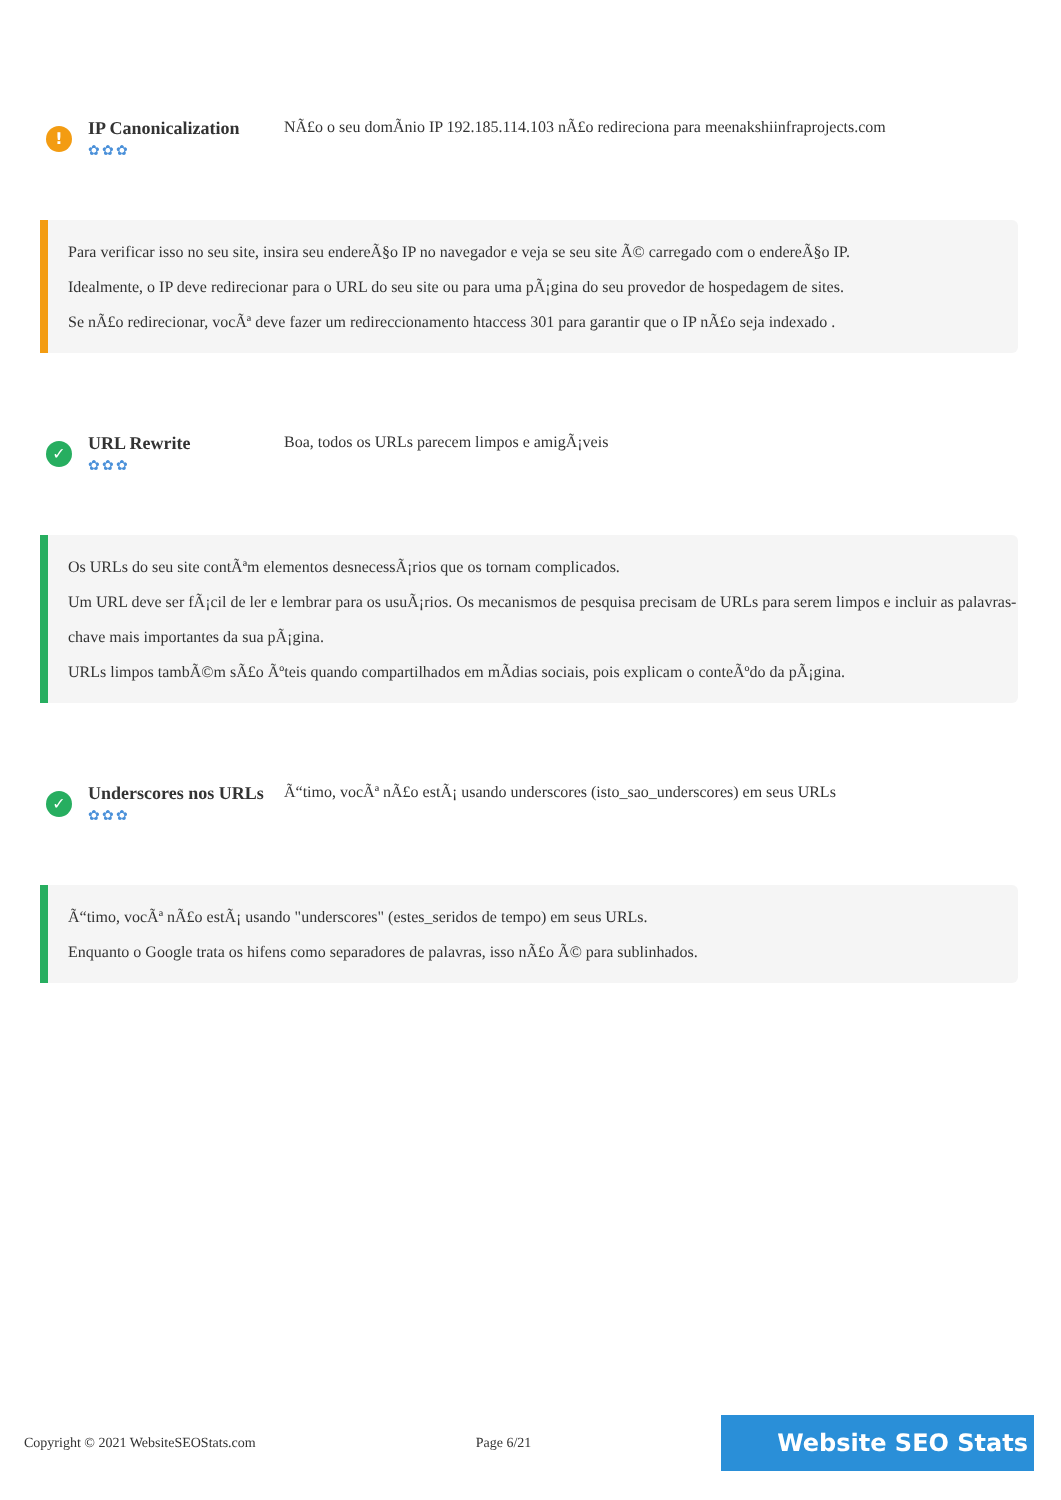!
IP Canonicalization
✿✿✿
NÃ£o o seu domÃnio IP 192.185.114.103 nÃ£o redireciona para meenakshiinfraprojects.com
Para verificar isso no seu site, insira seu endereÃ§o IP no navegador e veja se seu site Ã© carregado com o endereÃ§o IP.
Idealmente, o IP deve redirecionar para o URL do seu site ou para uma pÃ¡gina do seu provedor de hospedagem de sites.
Se nÃ£o redirecionar, vocÃª deve fazer um redireccionamento htaccess 301 para garantir que o IP nÃ£o seja indexado .
✓
URL Rewrite
✿✿✿
Boa, todos os URLs parecem limpos e amigÃ¡veis
Os URLs do seu site contÃªm elementos desnecessÃ¡rios que os tornam complicados.
Um URL deve ser fÃ¡cil de ler e lembrar para os usuÃ¡rios. Os mecanismos de pesquisa precisam de URLs para serem limpos e incluir as palavras-chave mais importantes da sua pÃ¡gina.
URLs limpos tambÃ©m sÃ£o Ãºteis quando compartilhados em mÃdias sociais, pois explicam o conteÃºdo da pÃ¡gina.
✓
Underscores nos URLs
✿✿✿
Ã“timo, vocÃª nÃ£o estÃ¡ usando underscores (isto_sao_underscores) em seus URLs
Ã“timo, vocÃª nÃ£o estÃ¡ usando "underscores" (estes_seridos de tempo) em seus URLs.
Enquanto o Google trata os hifens como separadores de palavras, isso nÃ£o Ã© para sublinhados.
Copyright © 2021 WebsiteSEOStats.com Page 6/21 Website SEO Stats